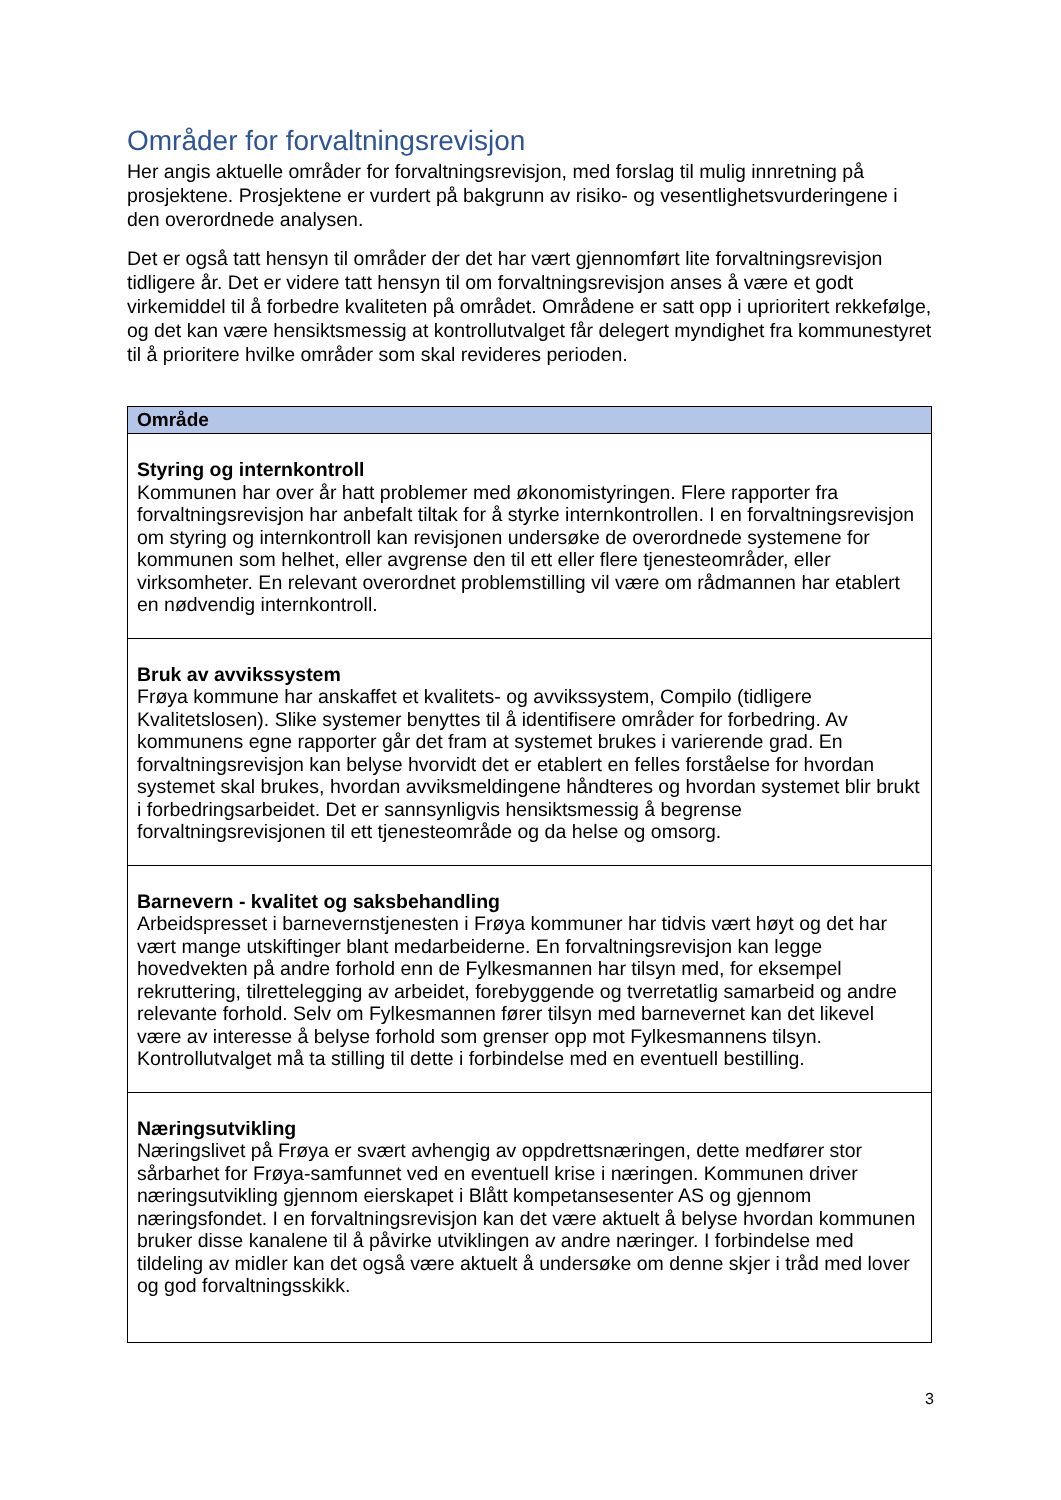Områder for forvaltningsrevisjon
Her angis aktuelle områder for forvaltningsrevisjon, med forslag til mulig innretning på prosjektene. Prosjektene er vurdert på bakgrunn av risiko- og vesentlighetsvurderingene i den overordnede analysen.
Det er også tatt hensyn til områder der det har vært gjennomført lite forvaltningsrevisjon tidligere år. Det er videre tatt hensyn til om forvaltningsrevisjon anses å være et godt virkemiddel til å forbedre kvaliteten på området. Områdene er satt opp i uprioritert rekkefølge, og det kan være hensiktsmessig at kontrollutvalget får delegert myndighet fra kommunestyret til å prioritere hvilke områder som skal revideres perioden.
| Område |
| --- |
| Styring og internkontroll Kommunen har over år hatt problemer med økonomistyringen. Flere rapporter fra forvaltningsrevisjon har anbefalt tiltak for å styrke internkontrollen. I en forvaltningsrevisjon om styring og internkontroll kan revisjonen undersøke de overordnede systemene for kommunen som helhet, eller avgrense den til ett eller flere tjenesteområder, eller virksomheter. En relevant overordnet problemstilling vil være om rådmannen har etablert en nødvendig internkontroll. |
| Bruk av avvikssystem Frøya kommune har anskaffet et kvalitets- og avvikssystem, Compilo (tidligere Kvalitetslosen). Slike systemer benyttes til å identifisere områder for forbedring. Av kommunens egne rapporter går det fram at systemet brukes i varierende grad. En forvaltningsrevisjon kan belyse hvorvidt det er etablert en felles forståelse for hvordan systemet skal brukes, hvordan avviksmeldingene håndteres og hvordan systemet blir brukt i forbedringsarbeidet. Det er sannsynligvis hensiktsmessig å begrense forvaltningsrevisjonen til ett tjenesteområde og da helse og omsorg. |
| Barnevern - kvalitet og saksbehandling Arbeidspresset i barnevernstjenesten i Frøya kommuner har tidvis vært høyt og det har vært mange utskiftinger blant medarbeiderne. En forvaltningsrevisjon kan legge hovedvekten på andre forhold enn de Fylkesmannen har tilsyn med, for eksempel rekruttering, tilrettelegging av arbeidet, forebyggende og tverretatlig samarbeid og andre relevante forhold. Selv om Fylkesmannen fører tilsyn med barnevernet kan det likevel være av interesse å belyse forhold som grenser opp mot Fylkesmannens tilsyn. Kontrollutvalget må ta stilling til dette i forbindelse med en eventuell bestilling. |
| Næringsutvikling Næringslivet på Frøya er svært avhengig av oppdrettsnæringen, dette medfører stor sårbarhet for Frøya-samfunnet ved en eventuell krise i næringen. Kommunen driver næringsutvikling gjennom eierskapet i Blått kompetansesenter AS og gjennom næringsfondet. I en forvaltningsrevisjon kan det være aktuelt å belyse hvordan kommunen bruker disse kanalene til å påvirke utviklingen av andre næringer. I forbindelse med tildeling av midler kan det også være aktuelt å undersøke om denne skjer i tråd med lover og god forvaltningsskikk. |
3